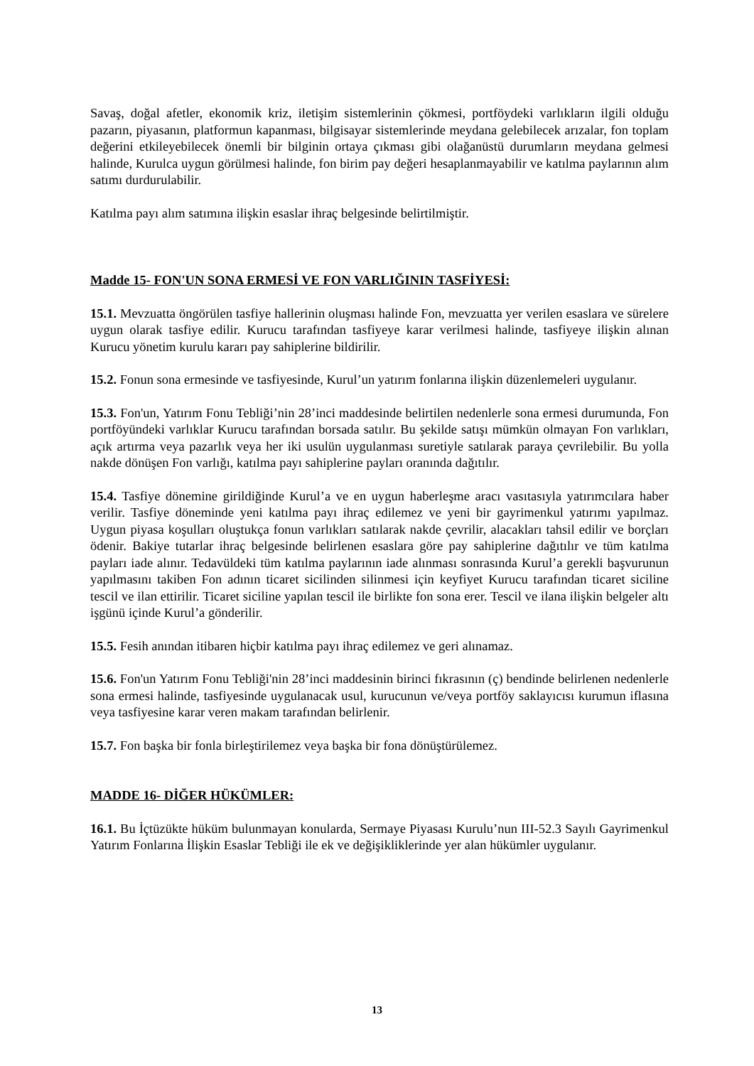Savaş, doğal afetler, ekonomik kriz, iletişim sistemlerinin çökmesi, portföydeki varlıkların ilgili olduğu pazarın, piyasanın, platformun kapanması, bilgisayar sistemlerinde meydana gelebilecek arızalar, fon toplam değerini etkileyebilecek önemli bir bilginin ortaya çıkması gibi olağanüstü durumların meydana gelmesi halinde, Kurulca uygun görülmesi halinde, fon birim pay değeri hesaplanmayabilir ve katılma paylarının alım satımı durdurulabilir.
Katılma payı alım satımına ilişkin esaslar ihraç belgesinde belirtilmiştir.
Madde 15- FON'UN SONA ERMESİ VE FON VARLIĞININ TASFİYESİ:
15.1. Mevzuatta öngörülen tasfiye hallerinin oluşması halinde Fon, mevzuatta yer verilen esaslara ve sürelere uygun olarak tasfiye edilir. Kurucu tarafından tasfiyeye karar verilmesi halinde, tasfiyeye ilişkin alınan Kurucu yönetim kurulu kararı pay sahiplerine bildirilir.
15.2. Fonun sona ermesinde ve tasfiyesinde, Kurul’un yatırım fonlarına ilişkin düzenlemeleri uygulanır.
15.3. Fon'un, Yatırım Fonu Tebliği’nin 28’inci maddesinde belirtilen nedenlerle sona ermesi durumunda, Fon portföyündeki varlıklar Kurucu tarafından borsada satılır. Bu şekilde satışı mümkün olmayan Fon varlıkları, açık artırma veya pazarlık veya her iki usulün uygulanması suretiyle satılarak paraya çevrilebilir. Bu yolla nakde dönüşen Fon varlığı, katılma payı sahiplerine payları oranında dağıtılır.
15.4. Tasfiye dönemine girildiğinde Kurul’a ve en uygun haberleşme aracı vasıtasıyla yatırımcılara haber verilir. Tasfiye döneminde yeni katılma payı ihraç edilemez ve yeni bir gayrimenkul yatırımı yapılmaz. Uygun piyasa koşulları oluştukça fonun varlıkları satılarak nakde çevrilir, alacakları tahsil edilir ve borçları ödenir. Bakiye tutarlar ihraç belgesinde belirlenen esaslara göre pay sahiplerine dağıtılır ve tüm katılma payları iade alınır. Tedavüldeki tüm katılma paylarının iade alınması sonrasında Kurul’a gerekli başvurunun yapılmasını takiben Fon adının ticaret sicilinden silinmesi için keyfiyet Kurucu tarafından ticaret siciline tescil ve ilan ettirilir. Ticaret siciline yapılan tescil ile birlikte fon sona erer. Tescil ve ilana ilişkin belgeler altı işgünü içinde Kurul’a gönderilir.
15.5. Fesih anından itibaren hiçbir katılma payı ihraç edilemez ve geri alınamaz.
15.6. Fon'un Yatırım Fonu Tebliği'nin 28’inci maddesinin birinci fıkrasının (ç) bendinde belirlenen nedenlerle sona ermesi halinde, tasfiyesinde uygulanacak usul, kurucunun ve/veya portföy saklayıcısı kurumun iflasına veya tasfiyesine karar veren makam tarafından belirlenir.
15.7. Fon başka bir fonla birleştirilemez veya başka bir fona dönüştürülemez.
MADDE 16- DİĞER HÜKÜMLER:
16.1. Bu İçtüzükte hüküm bulunmayan konularda, Sermaye Piyasası Kurulu’nun III-52.3 Sayılı Gayrimenkul Yatırım Fonlarına İlişkin Esaslar Tebliği ile ek ve değişikliklerinde yer alan hükümler uygulanır.
13